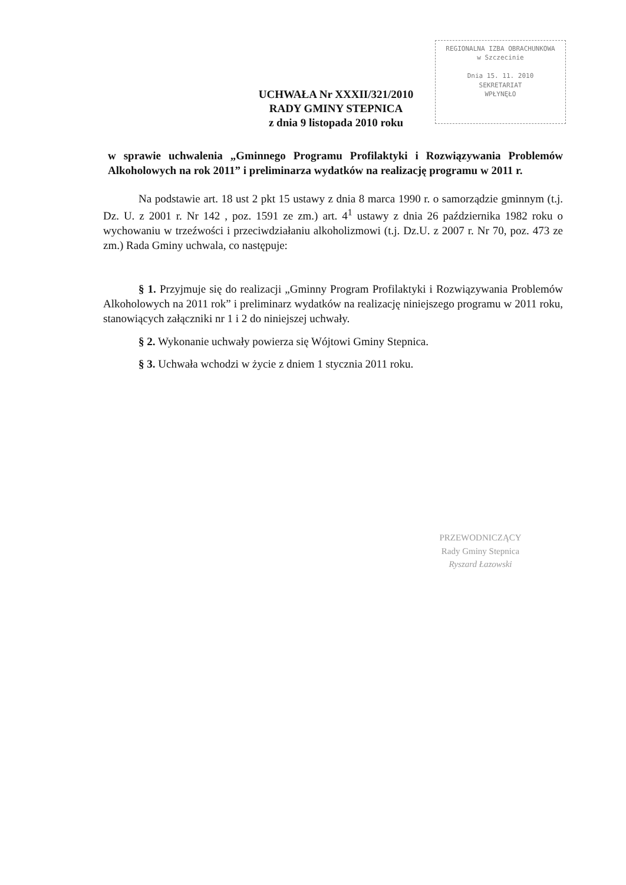REGIONALNA IZBA OBRACHUNKOWA
w Szczecinie
Dnia 15. 11. 2010
SEKRETARIAT
WPŁYNĘŁO
UCHWAŁA Nr XXXII/321/2010
RADY GMINY STEPNICA
z dnia 9 listopada 2010 roku
w sprawie uchwalenia „Gminnego Programu Profilaktyki i Rozwiązywania Problemów Alkoholowych na rok 2011” i preliminarza wydatków na realizację programu w 2011 r.
Na podstawie art. 18 ust 2 pkt 15 ustawy z dnia 8 marca 1990 r. o samorządzie gminnym (t.j. Dz. U. z 2001 r. Nr 142 , poz. 1591 ze zm.) art. 4<sup>1</sup> ustawy z dnia 26 października 1982 roku o wychowaniu w trzeźwości i przeciwdziałaniu alkoholizmowi (t.j. Dz.U. z 2007 r. Nr 70, poz. 473 ze zm.) Rada Gminy uchwala, co następuje:
§ 1. Przyjmuje się do realizacji „Gminny Program Profilaktyki i Rozwiązywania Problemów Alkoholowych na 2011 rok” i preliminarz wydatków na realizację niniejszego programu w 2011 roku, stanowiących załączniki nr 1 i 2 do niniejszej uchwały.
§ 2. Wykonanie uchwały powierza się Wójtowi Gminy Stepnica.
§ 3. Uchwała wchodzi w życie z dniem 1 stycznia 2011 roku.
PRZEWODNICZĄCY
Rady Gminy Stepnica
Ryszard Łazowski